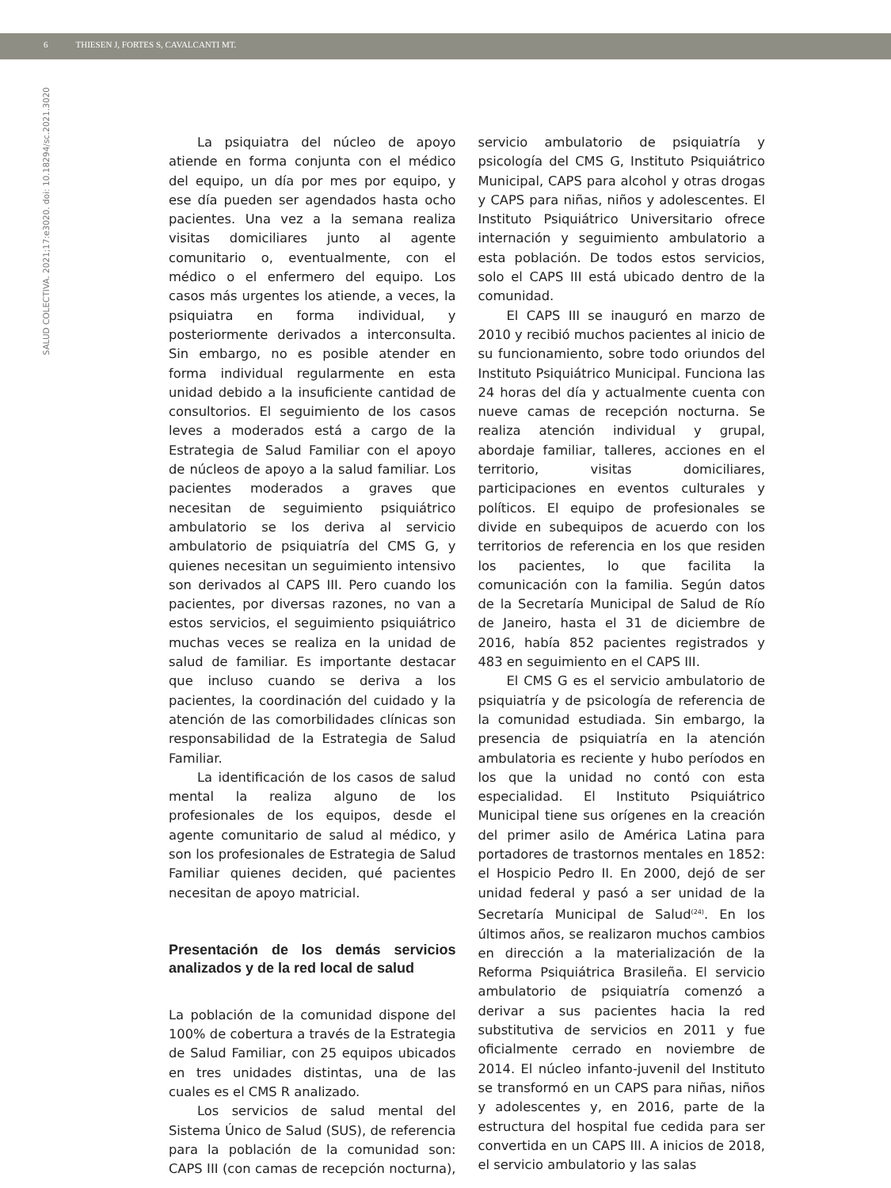6 THIESEN J, FORTES S, CAVALCANTI MT.
SALUD COLECTIVA. 2021;17:e3020. doi: 10.18294/sc.2021.3020
La psiquiatra del núcleo de apoyo atiende en forma conjunta con el médico del equipo, un día por mes por equipo, y ese día pueden ser agendados hasta ocho pacientes. Una vez a la semana realiza visitas domiciliares junto al agente comunitario o, eventualmente, con el médico o el enfermero del equipo. Los casos más urgentes los atiende, a veces, la psiquiatra en forma individual, y posteriormente derivados a interconsulta. Sin embargo, no es posible atender en forma individual regularmente en esta unidad debido a la insuficiente cantidad de consultorios. El seguimiento de los casos leves a moderados está a cargo de la Estrategia de Salud Familiar con el apoyo de núcleos de apoyo a la salud familiar. Los pacientes moderados a graves que necesitan de seguimiento psiquiátrico ambulatorio se los deriva al servicio ambulatorio de psiquiatría del CMS G, y quienes necesitan un seguimiento intensivo son derivados al CAPS III. Pero cuando los pacientes, por diversas razones, no van a estos servicios, el seguimiento psiquiátrico muchas veces se realiza en la unidad de salud de familiar. Es importante destacar que incluso cuando se deriva a los pacientes, la coordinación del cuidado y la atención de las comorbilidades clínicas son responsabilidad de la Estrategia de Salud Familiar.
La identificación de los casos de salud mental la realiza alguno de los profesionales de los equipos, desde el agente comunitario de salud al médico, y son los profesionales de Estrategia de Salud Familiar quienes deciden, qué pacientes necesitan de apoyo matricial.
Presentación de los demás servicios analizados y de la red local de salud
La población de la comunidad dispone del 100% de cobertura a través de la Estrategia de Salud Familiar, con 25 equipos ubicados en tres unidades distintas, una de las cuales es el CMS R analizado.
Los servicios de salud mental del Sistema Único de Salud (SUS), de referencia para la población de la comunidad son: CAPS III (con camas de recepción nocturna), servicio ambulatorio de psiquiatría y psicología del CMS G, Instituto Psiquiátrico Municipal, CAPS para alcohol y otras drogas y CAPS para niñas, niños y adolescentes. El Instituto Psiquiátrico Universitario ofrece internación y seguimiento ambulatorio a esta población. De todos estos servicios, solo el CAPS III está ubicado dentro de la comunidad.
El CAPS III se inauguró en marzo de 2010 y recibió muchos pacientes al inicio de su funcionamiento, sobre todo oriundos del Instituto Psiquiátrico Municipal. Funciona las 24 horas del día y actualmente cuenta con nueve camas de recepción nocturna. Se realiza atención individual y grupal, abordaje familiar, talleres, acciones en el territorio, visitas domiciliares, participaciones en eventos culturales y políticos. El equipo de profesionales se divide en subequipos de acuerdo con los territorios de referencia en los que residen los pacientes, lo que facilita la comunicación con la familia. Según datos de la Secretaría Municipal de Salud de Río de Janeiro, hasta el 31 de diciembre de 2016, había 852 pacientes registrados y 483 en seguimiento en el CAPS III.
El CMS G es el servicio ambulatorio de psiquiatría y de psicología de referencia de la comunidad estudiada. Sin embargo, la presencia de psiquiatría en la atención ambulatoria es reciente y hubo períodos en los que la unidad no contó con esta especialidad. El Instituto Psiquiátrico Municipal tiene sus orígenes en la creación del primer asilo de América Latina para portadores de trastornos mentales en 1852: el Hospicio Pedro II. En 2000, dejó de ser unidad federal y pasó a ser unidad de la Secretaría Municipal de Salud<sup>(24)</sup>. En los últimos años, se realizaron muchos cambios en dirección a la materialización de la Reforma Psiquiátrica Brasileña. El servicio ambulatorio de psiquiatría comenzó a derivar a sus pacientes hacia la red substitutiva de servicios en 2011 y fue oficialmente cerrado en noviembre de 2014. El núcleo infanto-juvenil del Instituto se transformó en un CAPS para niñas, niños y adolescentes y, en 2016, parte de la estructura del hospital fue cedida para ser convertida en un CAPS III. A inicios de 2018, el servicio ambulatorio y las salas